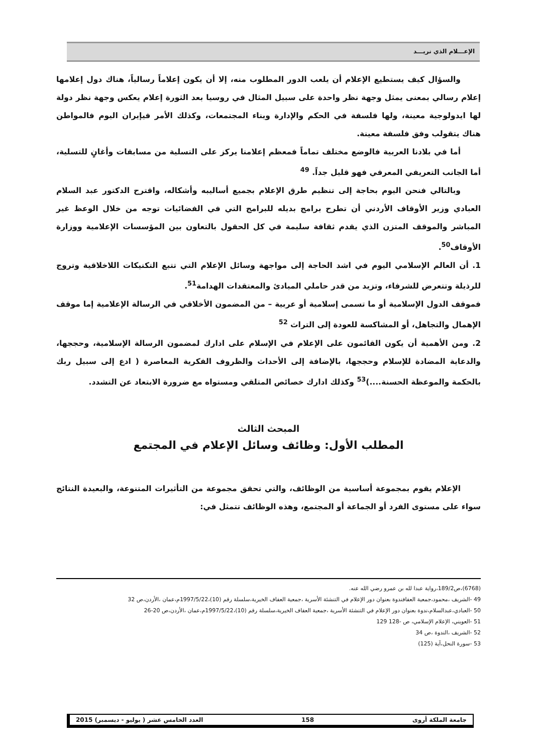الإعـــلام الذي نريـــد
والسؤال كيف يستطيع الإعلام أن يلعب الدور المطلوب منه، إلا أن يكون إعلاماً رسالياً، هناك دول إعلامها إعلام رسالي بمعنى يمثل وجهة نظر واحدة على سبيل المثال في روسيا بعد الثورة إعلام يعكس وجهة نظر دولة لها ايدولوجية معينة، ولها فلسفة في الحكم والإدارة وبناء المجتمعات، وكذلك الأمر فيإيران اليوم فالمواطن هناك يتقولب وفق فلسفة معينة.
أما في بلادنا العربية فالوضع مختلف تماماً فمعظم إعلامنا يركز على التسلية من مسابقات وأغانٍ للتسلية، أما الجانب التعريفي المعرفي فهو قليل جداً. <sup>49</sup>
وبالتالي فنحن اليوم بحاجة إلى تنظيم طرق الإعلام بجميع أساليبه وأشكاله، واقترح الدكتور عبد السلام العبادي وزير الأوقاف الأردني أن تطرح برامج بديله للبرامج التي في الفضائيات توجه من خلال الوعظ غير المباشر والموقف المتزن الذي يقدم ثقافة سليمة في كل الحقول بالتعاون بين المؤسسات الإعلامية ووزارة الأوقاف<sup>50</sup>.
1. أن العالم الإسلامي اليوم في اشد الحاجة إلى مواجهة وسائل الإعلام التي تتبع التكنيكات اللاخلاقية وتروج للرذيلة وتتعرض للشرفاء، وتزيد من قدر حاملي المبادئ والمعتقدات الهدامة<sup>51</sup>.
فموقف الدول الإسلامية أو ما تسمى إسلامية أو عربية – من المضمون الأخلاقي في الرسالة الإعلامية إما موقف الإهمال والتجاهل، أو المشاكسة للعودة إلى التراث <sup>52</sup>
2. ومن الأهمية أن يكون القائمون على الإعلام في الإسلام على ادارك لمضمون الرسالة الإسلامية، وحججها، والدعاية المضادة للإسلام وحججها، بالإضافة إلى الأحداث والظروف الفكرية المعاصرة ( ادع إلى سبيل ربك بالحكمة والموعظة الحسنة....)<sup>53</sup> وكذلك ادارك خصائص المتلقي ومستواه مع ضرورة الابتعاد عن التشدد.
المبحث الثالث
المطلب الأول: وظائف وسائل الإعلام في المجتمع
الإعلام يقوم بمجموعة أساسية من الوظائف، والتي تحقق مجموعة من التأثيرات المتنوعة، والبعيدة النتائج سواء على مستوى الفرد أو الجماعة أو المجتمع، وهذه الوظائف تتمثل في:
(6768)،ص189/2،رواية عبدا لله بن عمرو رضي الله عنه.
49 -الشريف ،محمود،جمعية العفافندوة بعنوان دور الإعلام في التنشئة الأسرية ،جمعية العفاف الخيرية،سلسلة رقم (10)،1997/5/22م،عمان ،الأردن،ص 32
50 -العبادي،عبدالسلام،ندوة بعنوان دور الإعلام في التنشئة الأسرية ،جمعية العفاف الخيرية،سلسلة رقم (10)،1997/5/22م،عمان ،الأردن،ص 20-26
51 -العويني، الإعلام الإسلامي، ص -128 129
52 -الشريف ،الندوة ،ص 34
53 -سورة النحل،آية (125)
جامعة الملكة أروى 158 العدد الخامس عشر ( يوليو - ديسمبر) 2015